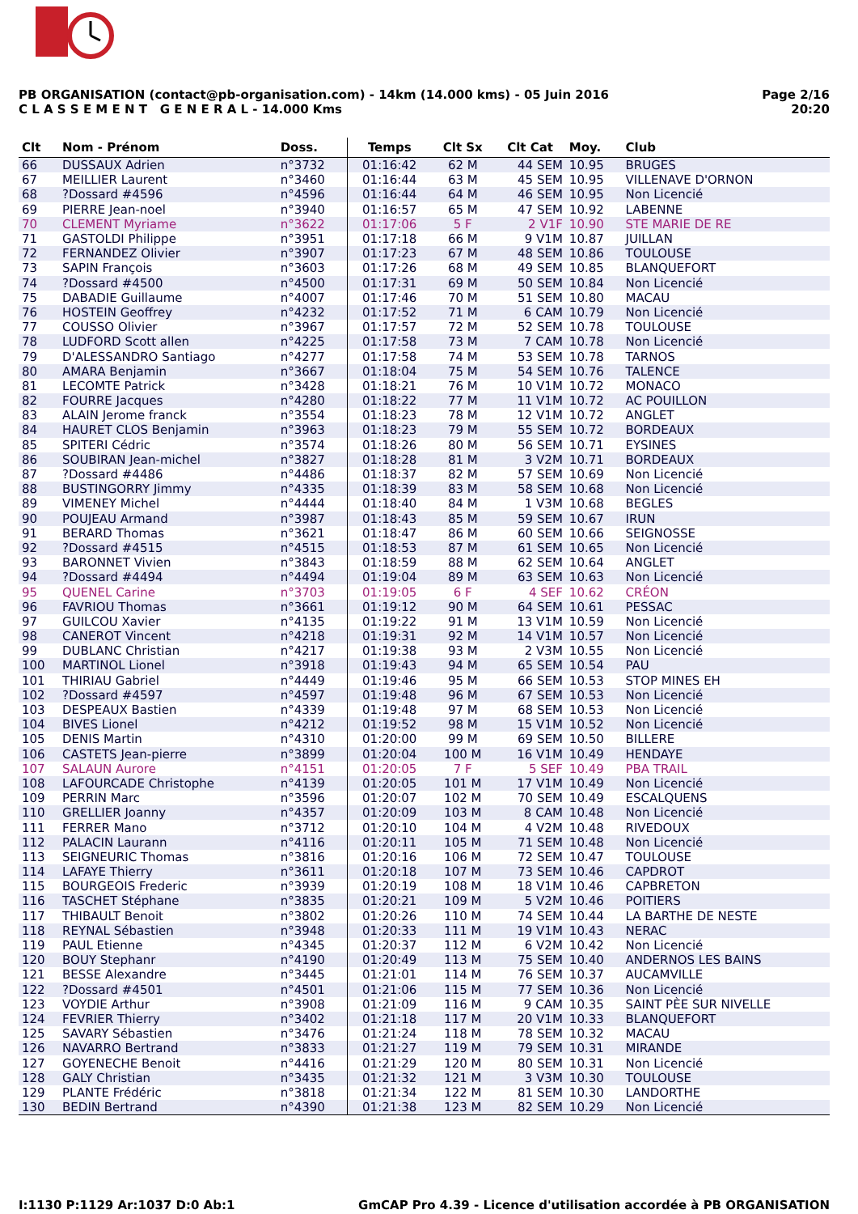PB ORGANISATION (contact@pb-organisation.com) - 14km (14.000 kms) - 05 Juin 2016
C L A S S E M E N T G E N E R A L - 14.000 Kms
Page 2/16
20:20
| Clt | Nom - Prénom | Doss. | Temps | Clt Sx | Clt Cat | Moy. | Club |
| --- | --- | --- | --- | --- | --- | --- | --- |
| 66 | DUSSAUX Adrien | n°3732 | 01:16:42 | 62 M | 44 SEM | 10.95 | BRUGES |
| 67 | MEILLIER Laurent | n°3460 | 01:16:44 | 63 M | 45 SEM | 10.95 | VILLENAVE D'ORNON |
| 68 | ?Dossard #4596 | n°4596 | 01:16:44 | 64 M | 46 SEM | 10.95 | Non Licencié |
| 69 | PIERRE Jean-noel | n°3940 | 01:16:57 | 65 M | 47 SEM | 10.92 | LABENNE |
| 70 | CLEMENT Myriame | n°3622 | 01:17:06 | 5 F | 2 V1F | 10.90 | STE MARIE DE RE |
| 71 | GASTOLDI Philippe | n°3951 | 01:17:18 | 66 M | 9 V1M | 10.87 | JUILLAN |
| 72 | FERNANDEZ Olivier | n°3907 | 01:17:23 | 67 M | 48 SEM | 10.86 | TOULOUSE |
| 73 | SAPIN François | n°3603 | 01:17:26 | 68 M | 49 SEM | 10.85 | BLANQUEFORT |
| 74 | ?Dossard #4500 | n°4500 | 01:17:31 | 69 M | 50 SEM | 10.84 | Non Licencié |
| 75 | DABADIE Guillaume | n°4007 | 01:17:46 | 70 M | 51 SEM | 10.80 | MACAU |
| 76 | HOSTEIN Geoffrey | n°4232 | 01:17:52 | 71 M | 6 CAM | 10.79 | Non Licencié |
| 77 | COUSSO Olivier | n°3967 | 01:17:57 | 72 M | 52 SEM | 10.78 | TOULOUSE |
| 78 | LUDFORD Scott allen | n°4225 | 01:17:58 | 73 M | 7 CAM | 10.78 | Non Licencié |
| 79 | D'ALESSANDRO Santiago | n°4277 | 01:17:58 | 74 M | 53 SEM | 10.78 | TARNOS |
| 80 | AMARA Benjamin | n°3667 | 01:18:04 | 75 M | 54 SEM | 10.76 | TALENCE |
| 81 | LECOMTE Patrick | n°3428 | 01:18:21 | 76 M | 10 V1M | 10.72 | MONACO |
| 82 | FOURRE Jacques | n°4280 | 01:18:22 | 77 M | 11 V1M | 10.72 | AC POUILLON |
| 83 | ALAIN Jerome franck | n°3554 | 01:18:23 | 78 M | 12 V1M | 10.72 | ANGLET |
| 84 | HAURET CLOS Benjamin | n°3963 | 01:18:23 | 79 M | 55 SEM | 10.72 | BORDEAUX |
| 85 | SPITERI Cédric | n°3574 | 01:18:26 | 80 M | 56 SEM | 10.71 | EYSINES |
| 86 | SOUBIRAN Jean-michel | n°3827 | 01:18:28 | 81 M | 3 V2M | 10.71 | BORDEAUX |
| 87 | ?Dossard #4486 | n°4486 | 01:18:37 | 82 M | 57 SEM | 10.69 | Non Licencié |
| 88 | BUSTINGORRY Jimmy | n°4335 | 01:18:39 | 83 M | 58 SEM | 10.68 | Non Licencié |
| 89 | VIMENEY Michel | n°4444 | 01:18:40 | 84 M | 1 V3M | 10.68 | BEGLES |
| 90 | POUJEAU Armand | n°3987 | 01:18:43 | 85 M | 59 SEM | 10.67 | IRUN |
| 91 | BERARD Thomas | n°3621 | 01:18:47 | 86 M | 60 SEM | 10.66 | SEIGNOSSE |
| 92 | ?Dossard #4515 | n°4515 | 01:18:53 | 87 M | 61 SEM | 10.65 | Non Licencié |
| 93 | BARONNET Vivien | n°3843 | 01:18:59 | 88 M | 62 SEM | 10.64 | ANGLET |
| 94 | ?Dossard #4494 | n°4494 | 01:19:04 | 89 M | 63 SEM | 10.63 | Non Licencié |
| 95 | QUENEL Carine | n°3703 | 01:19:05 | 6 F | 4 SEF | 10.62 | CRÉON |
| 96 | FAVRIOU Thomas | n°3661 | 01:19:12 | 90 M | 64 SEM | 10.61 | PESSAC |
| 97 | GUILCOU Xavier | n°4135 | 01:19:22 | 91 M | 13 V1M | 10.59 | Non Licencié |
| 98 | CANEROT Vincent | n°4218 | 01:19:31 | 92 M | 14 V1M | 10.57 | Non Licencié |
| 99 | DUBLANC Christian | n°4217 | 01:19:38 | 93 M | 2 V3M | 10.55 | Non Licencié |
| 100 | MARTINOL Lionel | n°3918 | 01:19:43 | 94 M | 65 SEM | 10.54 | PAU |
| 101 | THIRIAU Gabriel | n°4449 | 01:19:46 | 95 M | 66 SEM | 10.53 | STOP MINES EH |
| 102 | ?Dossard #4597 | n°4597 | 01:19:48 | 96 M | 67 SEM | 10.53 | Non Licencié |
| 103 | DESPEAUX Bastien | n°4339 | 01:19:48 | 97 M | 68 SEM | 10.53 | Non Licencié |
| 104 | BIVES Lionel | n°4212 | 01:19:52 | 98 M | 15 V1M | 10.52 | Non Licencié |
| 105 | DENIS Martin | n°4310 | 01:20:00 | 99 M | 69 SEM | 10.50 | BILLERE |
| 106 | CASTETS Jean-pierre | n°3899 | 01:20:04 | 100 M | 16 V1M | 10.49 | HENDAYE |
| 107 | SALAUN Aurore | n°4151 | 01:20:05 | 7 F | 5 SEF | 10.49 | PBA TRAIL |
| 108 | LAFOURCADE Christophe | n°4139 | 01:20:05 | 101 M | 17 V1M | 10.49 | Non Licencié |
| 109 | PERRIN Marc | n°3596 | 01:20:07 | 102 M | 70 SEM | 10.49 | ESCALQUENS |
| 110 | GRELLIER Joanny | n°4357 | 01:20:09 | 103 M | 8 CAM | 10.48 | Non Licencié |
| 111 | FERRER Mano | n°3712 | 01:20:10 | 104 M | 4 V2M | 10.48 | RIVEDOUX |
| 112 | PALACIN Laurann | n°4116 | 01:20:11 | 105 M | 71 SEM | 10.48 | Non Licencié |
| 113 | SEIGNEURIC Thomas | n°3816 | 01:20:16 | 106 M | 72 SEM | 10.47 | TOULOUSE |
| 114 | LAFAYE Thierry | n°3611 | 01:20:18 | 107 M | 73 SEM | 10.46 | CAPDROT |
| 115 | BOURGEOIS Frederic | n°3939 | 01:20:19 | 108 M | 18 V1M | 10.46 | CAPBRETON |
| 116 | TASCHET Stéphane | n°3835 | 01:20:21 | 109 M | 5 V2M | 10.46 | POITIERS |
| 117 | THIBAULT Benoit | n°3802 | 01:20:26 | 110 M | 74 SEM | 10.44 | LA BARTHE DE NESTE |
| 118 | REYNAL Sébastien | n°3948 | 01:20:33 | 111 M | 19 V1M | 10.43 | NERAC |
| 119 | PAUL Etienne | n°4345 | 01:20:37 | 112 M | 6 V2M | 10.42 | Non Licencié |
| 120 | BOUY Stephanr | n°4190 | 01:20:49 | 113 M | 75 SEM | 10.40 | ANDERNOS LES BAINS |
| 121 | BESSE Alexandre | n°3445 | 01:21:01 | 114 M | 76 SEM | 10.37 | AUCAMVILLE |
| 122 | ?Dossard #4501 | n°4501 | 01:21:06 | 115 M | 77 SEM | 10.36 | Non Licencié |
| 123 | VOYDIE Arthur | n°3908 | 01:21:09 | 116 M | 9 CAM | 10.35 | SAINT PÈE SUR NIVELLE |
| 124 | FEVRIER Thierry | n°3402 | 01:21:18 | 117 M | 20 V1M | 10.33 | BLANQUEFORT |
| 125 | SAVARY Sébastien | n°3476 | 01:21:24 | 118 M | 78 SEM | 10.32 | MACAU |
| 126 | NAVARRO Bertrand | n°3833 | 01:21:27 | 119 M | 79 SEM | 10.31 | MIRANDE |
| 127 | GOYENECHE Benoit | n°4416 | 01:21:29 | 120 M | 80 SEM | 10.31 | Non Licencié |
| 128 | GALY Christian | n°3435 | 01:21:32 | 121 M | 3 V3M | 10.30 | TOULOUSE |
| 129 | PLANTE Frédéric | n°3818 | 01:21:34 | 122 M | 81 SEM | 10.30 | LANDORTHE |
| 130 | BEDIN Bertrand | n°4390 | 01:21:38 | 123 M | 82 SEM | 10.29 | Non Licencié |
I:1130 P:1129 Ar:1037 D:0 Ab:1
GmCAP Pro 4.39 - Licence d'utilisation accordée à PB ORGANISATION